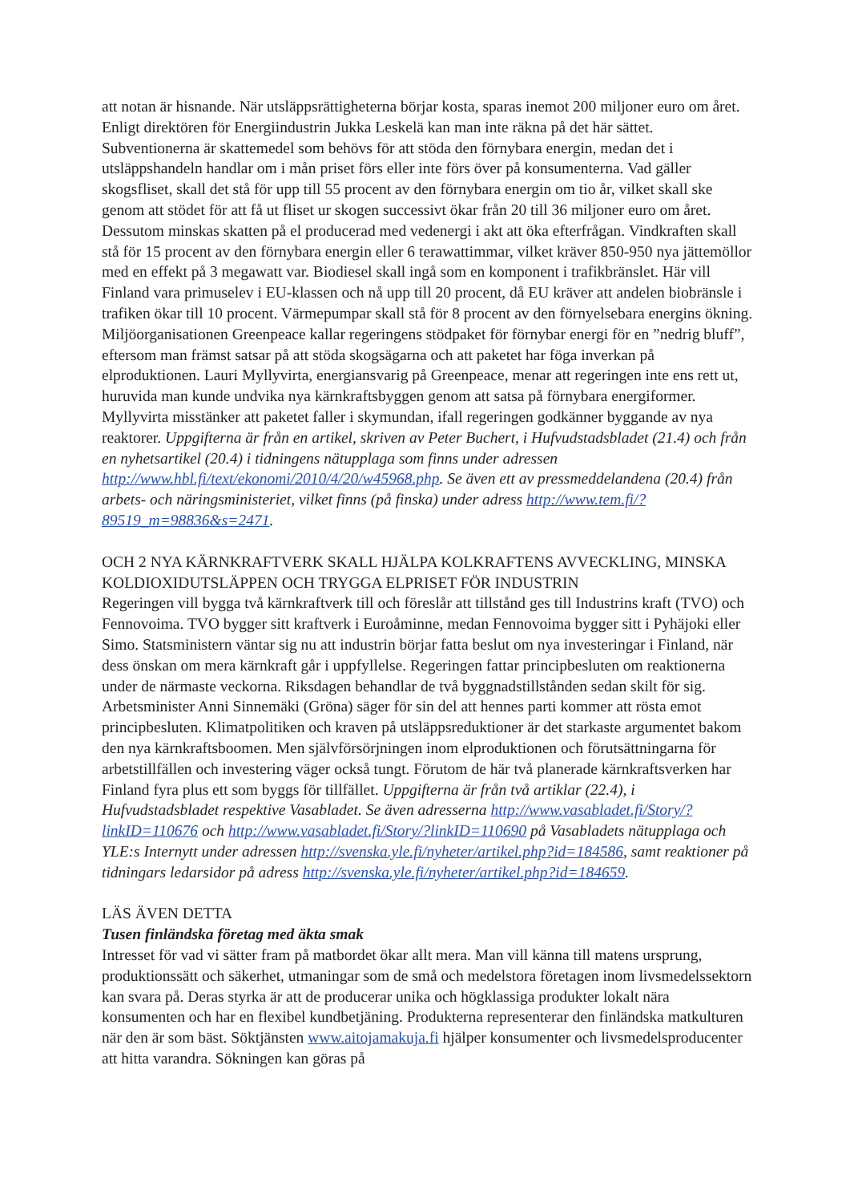att notan är hisnande. När utsläppsrättigheterna börjar kosta, sparas inemot 200 miljoner euro om året. Enligt direktören för Energiindustrin Jukka Leskelä kan man inte räkna på det här sättet. Subventionerna är skattemedel som behövs för att stöda den förnybara energin, medan det i utsläppshandeln handlar om i mån priset förs eller inte förs över på konsumenterna. Vad gäller skogsfliset, skall det stå för upp till 55 procent av den förnybara energin om tio år, vilket skall ske genom att stödet för att få ut fliset ur skogen successivt ökar från 20 till 36 miljoner euro om året. Dessutom minskas skatten på el producerad med vedenergi i akt att öka efterfrågan. Vindkraften skall stå för 15 procent av den förnybara energin eller 6 terawattimmar, vilket kräver 850-950 nya jättemöllor med en effekt på 3 megawatt var. Biodiesel skall ingå som en komponent i trafikbränslet. Här vill Finland vara primuselev i EU-klassen och nå upp till 20 procent, då EU kräver att andelen biobränsle i trafiken ökar till 10 procent. Värmepumpar skall stå för 8 procent av den förnyelsebara energins ökning. Miljöorganisationen Greenpeace kallar regeringens stödpaket för förnybar energi för en ”nedrig bluff”, eftersom man främst satsar på att stöda skogsägarna och att paketet har föga inverkan på elproduktionen. Lauri Myllyvirta, energiansvarig på Greenpeace, menar att regeringen inte ens rett ut, huruvida man kunde undvika nya kärnkraftsbyggen genom att satsa på förnybara energiformer. Myllyvirta misstänker att paketet faller i skymundan, ifall regeringen godkänner byggande av nya reaktorer. Uppgifterna är från en artikel, skriven av Peter Buchert, i Hufvudstadsbladet (21.4) och från en nyhetsartikel (20.4) i tidningens nätupplaga som finns under adressen http://www.hbl.fi/text/ekonomi/2010/4/20/w45968.php. Se även ett av pressmeddelandena (20.4) från arbets- och näringsministeriet, vilket finns (på finska) under adress http://www.tem.fi/?89519_m=98836&s=2471.
OCH 2 NYA KÄRNKRAFTVERK SKALL HJÄLPA KOLKRAFTENS AVVECKLING, MINSKA KOLDIOXIDUTSLÄPPEN OCH TRYGGA ELPRISET FÖR INDUSTRIN
Regeringen vill bygga två kärnkraftverk till och föreslår att tillstånd ges till Industrins kraft (TVO) och Fennovoima. TVO bygger sitt kraftverk i Euroåminne, medan Fennovoima bygger sitt i Pyhäjoki eller Simo. Statsministern väntar sig nu att industrin börjar fatta beslut om nya investeringar i Finland, när dess önskan om mera kärnkraft går i uppfyllelse. Regeringen fattar principbesluten om reaktionerna under de närmaste veckorna. Riksdagen behandlar de två byggnadstillstånden sedan skilt för sig. Arbetsminister Anni Sinnemäki (Gröna) säger för sin del att hennes parti kommer att rösta emot principbesluten. Klimatpolitiken och kraven på utsläppsreduktioner är det starkaste argumentet bakom den nya kärnkraftsboomen. Men självförsörjningen inom elproduktionen och förutsättningarna för arbetstillfällen och investering väger också tungt. Förutom de här två planerade kärnkraftsverken har Finland fyra plus ett som byggs för tillfället. Uppgifterna är från två artiklar (22.4), i Hufvudstadsbladet respektive Vasabladet. Se även adresserna http://www.vasabladet.fi/Story/?linkID=110676 och http://www.vasabladet.fi/Story/?linkID=110690 på Vasabladets nätupplaga och YLE:s Internytt under adressen http://svenska.yle.fi/nyheter/artikel.php?id=184586, samt reaktioner på tidningars ledarsidor på adress http://svenska.yle.fi/nyheter/artikel.php?id=184659.
LÄS ÄVEN DETTA
Tusen finländska företag med äkta smak
Intresset för vad vi sätter fram på matbordet ökar allt mera. Man vill känna till matens ursprung, produktionssätt och säkerhet, utmaningar som de små och medelstora företagen inom livsmedelssektorn kan svara på. Deras styrka är att de producerar unika och högklassiga produkter lokalt nära konsumenten och har en flexibel kundbetjäning. Produkterna representerar den finländska matkulturen när den är som bäst. Söktjänsten www.aitojamakuja.fi hjälper konsumenter och livsmedelsproducenter att hitta varandra. Sökningen kan göras på